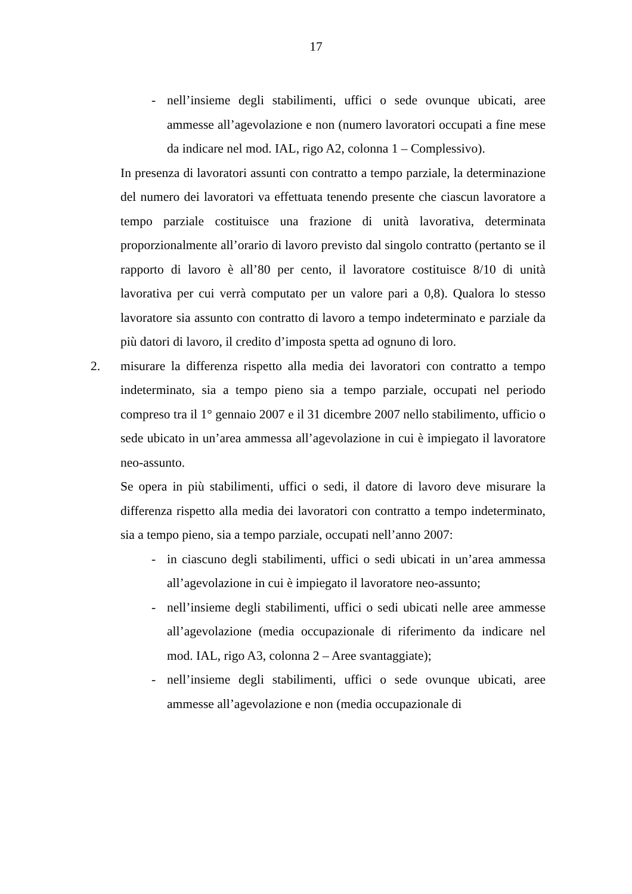17
- nell’insieme degli stabilimenti, uffici o sede ovunque ubicati, aree ammesse all’agevolazione e non (numero lavoratori occupati a fine mese da indicare nel mod. IAL, rigo A2, colonna 1 – Complessivo).
In presenza di lavoratori assunti con contratto a tempo parziale, la determinazione del numero dei lavoratori va effettuata tenendo presente che ciascun lavoratore a tempo parziale costituisce una frazione di unità lavorativa, determinata proporzionalmente all’orario di lavoro previsto dal singolo contratto (pertanto se il rapporto di lavoro è all’80 per cento, il lavoratore costituisce 8/10 di unità lavorativa per cui verrà computato per un valore pari a 0,8). Qualora lo stesso lavoratore sia assunto con contratto di lavoro a tempo indeterminato e parziale da più datori di lavoro, il credito d’imposta spetta ad ognuno di loro.
2. misurare la differenza rispetto alla media dei lavoratori con contratto a tempo indeterminato, sia a tempo pieno sia a tempo parziale, occupati nel periodo compreso tra il 1° gennaio 2007 e il 31 dicembre 2007 nello stabilimento, ufficio o sede ubicato in un’area ammessa all’agevolazione in cui è impiegato il lavoratore neo-assunto.
Se opera in più stabilimenti, uffici o sedi, il datore di lavoro deve misurare la differenza rispetto alla media dei lavoratori con contratto a tempo indeterminato, sia a tempo pieno, sia a tempo parziale, occupati nell’anno 2007:
- in ciascuno degli stabilimenti, uffici o sedi ubicati in un’area ammessa all’agevolazione in cui è impiegato il lavoratore neo-assunto;
- nell’insieme degli stabilimenti, uffici o sedi ubicati nelle aree ammesse all’agevolazione (media occupazionale di riferimento da indicare nel mod. IAL, rigo A3, colonna 2 – Aree svantaggiate);
- nell’insieme degli stabilimenti, uffici o sede ovunque ubicati, aree ammesse all’agevolazione e non (media occupazionale di